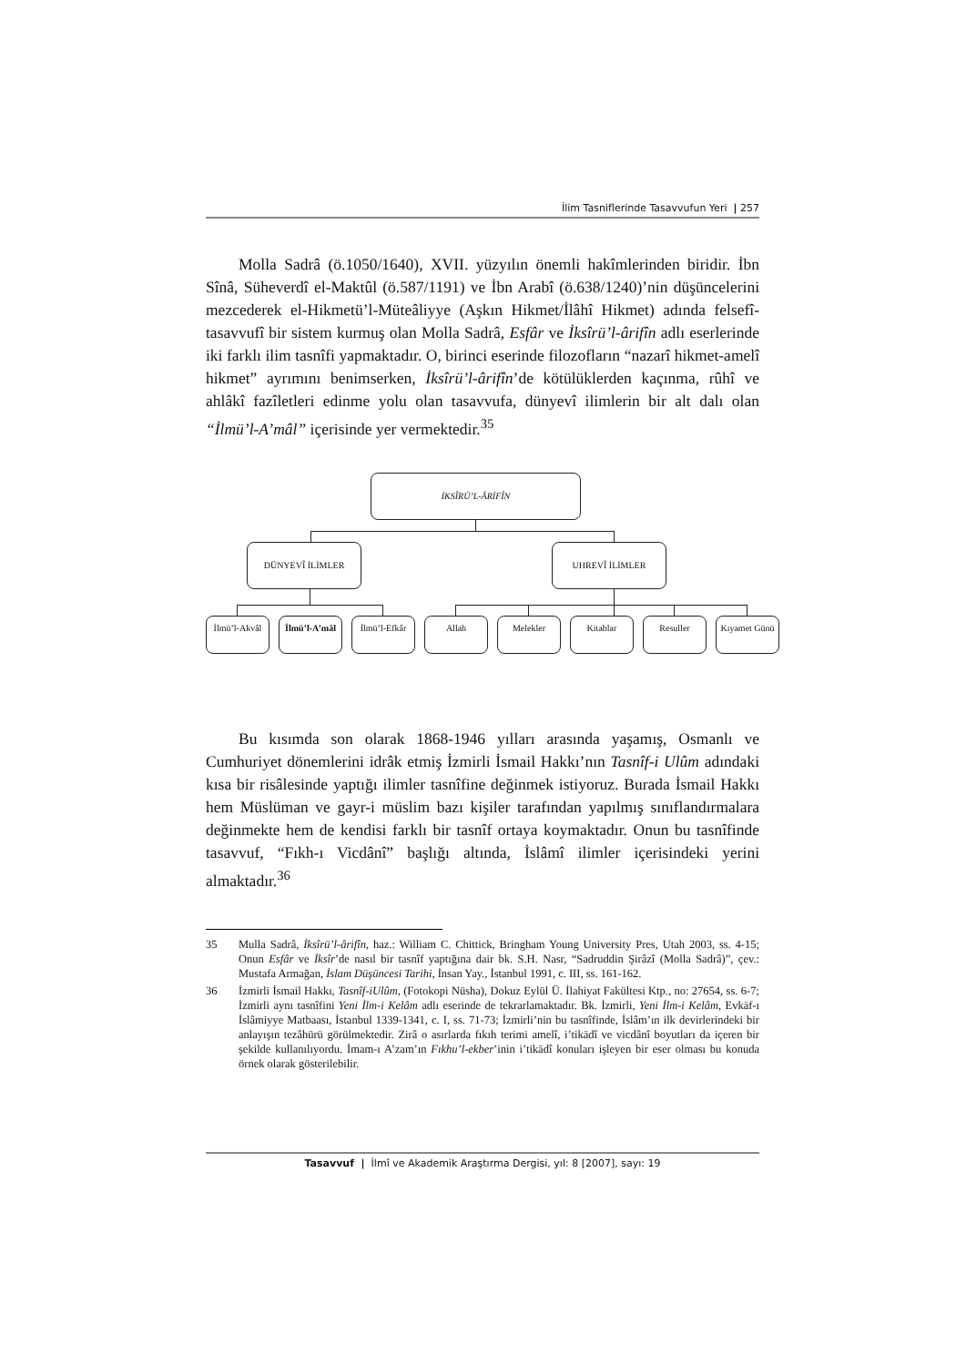İlim Tasniflerinde Tasavvufun Yeri | 257
Molla Sadrâ (ö.1050/1640), XVII. yüzyılın önemli hakîmlerinden biridir. İbn Sînâ, Süheverdî el-Maktûl (ö.587/1191) ve İbn Arabî (ö.638/1240)’nin düşüncelerini mezcederek el-Hikmetü’l-Müteâliyye (Aşkın Hikmet/İlâhî Hikmet) adında felsefî-tasavvufî bir sistem kurmuş olan Molla Sadrâ, Esfâr ve İksîrü’l-ârifîn adlı eserlerinde iki farklı ilim tasnîfi yapmaktadır. O, birinci eserinde filozofların “nazarî hikmet-amelî hikmet” ayrımını benimserken, İksîrü’l-ârifîn’de kötülüklerden kaçınma, rûhî ve ahlâkî fazîletleri edinme yolu olan tasavvufa, dünyevî ilimlerin bir alt dalı olan “İlmü’l-A’mâl” içerisinde yer vermektedir.<sup>35</sup>
İKSÎRÜ’L-ÂRİFÎN
DÜNYEVÎ İLİMLER UHREVÎ İLİMLER
İlmü’l-Akvâl
İlmü’l-A’mâl
İlmü’l-Efkâr
Allah Melekler Kitablar Resuller
Kıyamet Günü
Bu kısımda son olarak 1868-1946 yılları arasında yaşamış, Osmanlı ve Cumhuriyet dönemlerini idrâk etmiş İzmirli İsmail Hakkı’nın Tasnîf-i Ulûm adındaki kısa bir risâlesinde yaptığı ilimler tasnîfine değinmek istiyoruz. Burada İsmail Hakkı hem Müslüman ve gayr-i müslim bazı kişiler tarafından yapılmış sınıflandırmalara değinmekte hem de kendisi farklı bir tasnîf ortaya koymaktadır. Onun bu tasnîfinde tasavvuf, “Fıkh-ı Vicdânî” başlığı altında, İslâmî ilimler içerisindeki yerini almaktadır.<sup>36</sup>
35 Mulla Sadrâ, İksîrü’l-ârifîn, haz.: William C. Chittick, Bringham Young University Pres, Utah 2003, ss. 4-15; Onun Esfâr ve İksîr’de nasıl bir tasnîf yaptığına dair bk. S.H. Nasr, “Sadruddin Şirâzî (Molla Sadrâ)”, çev.: Mustafa Armağan, İslam Düşüncesi Tarihi, İnsan Yay., İstanbul 1991, c. III, ss. 161-162.
36 İzmirli İsmail Hakkı, Tasnîf-iUlûm, (Fotokopi Nüsha), Dokuz Eylül Ü. İlahiyat Fakültesi Ktp., no: 27654, ss. 6-7; İzmirli aynı tasnîfini Yeni İlm-i Kelâm adlı eserinde de tekrarlamaktadır. Bk. İzmirli, Yeni İlm-i Kelâm, Evkāf-ı İslâmiyye Matbaası, İstanbul 1339-1341, c. I, ss. 71-73; İzmirli’nin bu tasnîfinde, İslâm’ın ilk devirlerindeki bir anlayışın tezâhürü görülmektedir. Zirâ o asırlarda fıkıh terimi amelî, i’tikādî ve vicdânî boyutları da içeren bir şekilde kullanılıyordu. İmam-ı A’zam’ın Fıkhu’l-ekber’inin i’tikādî konuları işleyen bir eser olması bu konuda örnek olarak gösterilebilir.
Tasavvuf | İlmî ve Akademik Araştırma Dergisi, yıl: 8 [2007], sayı: 19